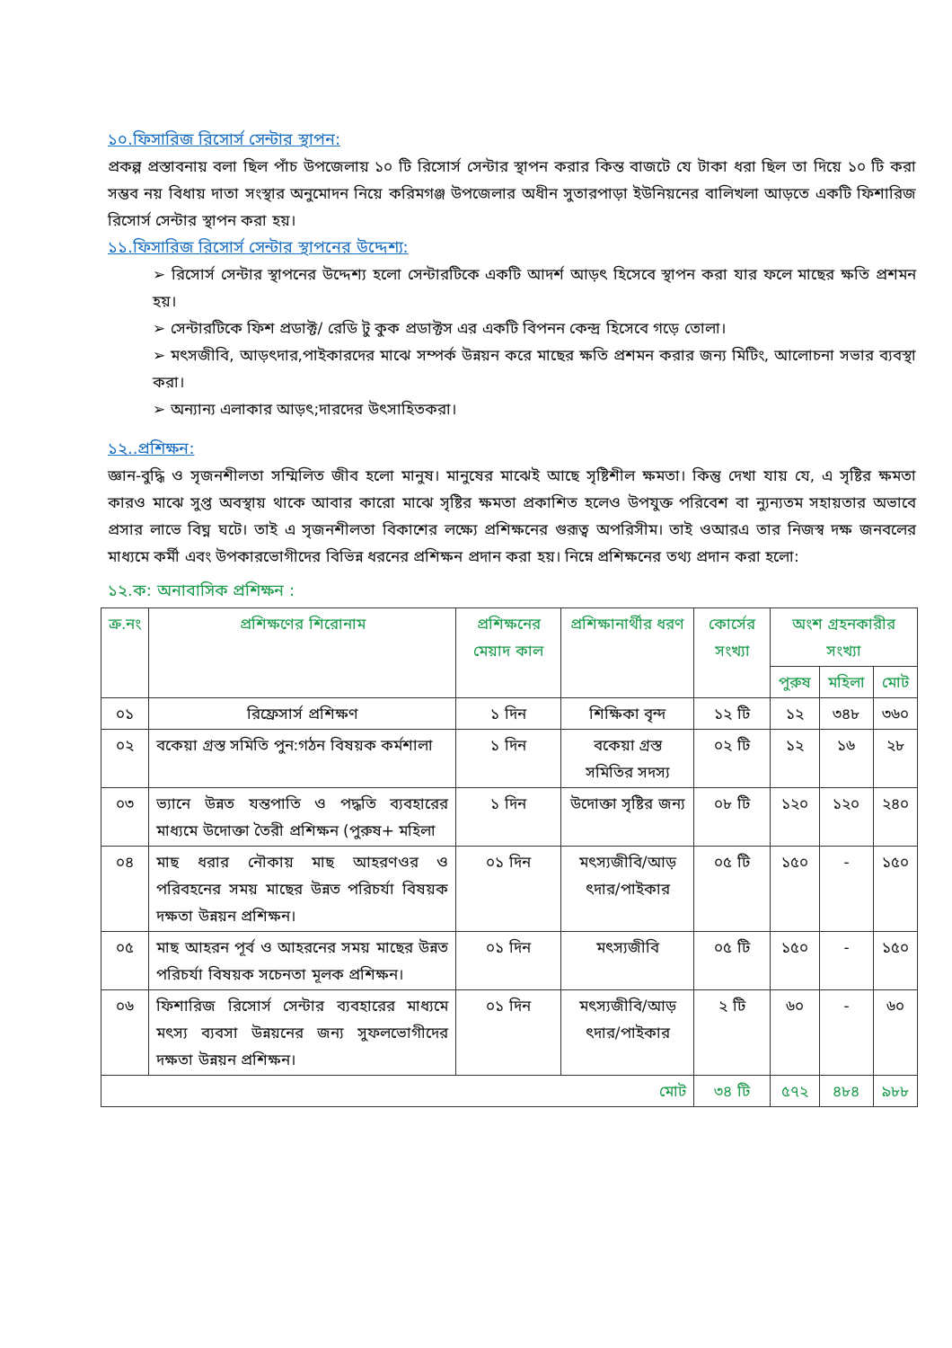১০.ফিসারিজ রিসোর্স সেন্টার স্থাপন:
প্রকল্প প্রস্তাবনায় বলা ছিল পাঁচ উপজেলায় ১০ টি রিসোর্স সেন্টার স্থাপন করার কিন্ত বাজটে যে টাকা ধরা ছিল তা দিয়ে ১০ টি করা সম্ভব নয় বিধায় দাতা সংস্থার অনুমোদন নিয়ে করিমগঞ্জ উপজেলার অধীন সুতারপাড়া ইউনিয়নের বালিখলা আড়তে একটি ফিশারিজ রিসোর্স সেন্টার স্থাপন করা হয়।
১১.ফিসারিজ রিসোর্স সেন্টার স্থাপনের উদ্দেশ্য:
➢ রিসোর্স সেন্টার স্থাপনের উদ্দেশ্য হলো সেন্টারটিকে একটি আদর্শ আড়ৎ হিসেবে স্থাপন করা যার ফলে মাছের ক্ষতি প্রশমন হয়।
➢ সেন্টারটিকে ফিশ প্রডাক্ট/ রেডি টু কুক প্রডাক্টস এর একটি বিপনন কেন্দ্র হিসেবে গড়ে তোলা।
➢ মৎসজীবি, আড়ৎদার,পাইকারদের মাঝে সম্পর্ক উন্নয়ন করে মাছের ক্ষতি প্রশমন করার জন্য মিটিং, আলোচনা সভার ব্যবস্থা করা।
➢ অন্যান্য এলাকার আড়ৎ;দারদের উৎসাহিতকরা।
১২..প্রশিক্ষন:
জ্ঞান-বুদ্ধি ও সৃজনশীলতা সম্মিলিত জীব হলো মানুষ। মানুষের মাঝেই আছে সৃষ্টিশীল ক্ষমতা। কিন্তু দেখা যায় যে, এ সৃষ্টির ক্ষমতা কারও মাঝে সুপ্ত অবস্থায় থাকে আবার কারো মাঝে সৃষ্টির ক্ষমতা প্রকাশিত হলেও উপযুক্ত পরিবেশ বা ন্যুন্যতম সহায়তার অভাবে প্রসার লাভে বিঘ্ন ঘটে। তাই এ সৃজনশীলতা বিকাশের লক্ষ্যে প্রশিক্ষনের গুরূত্ব অপরিসীম। তাই ওআরএ তার নিজস্ব দক্ষ জনবলের মাধ্যমে কর্মী এবং উপকারভোগীদের বিভিন্ন ধরনের প্রশিক্ষন প্রদান করা হয়। নিম্নে প্রশিক্ষনের তথ্য প্রদান করা হলো:
১২.ক: অনাবাসিক প্রশিক্ষন :
| ক্র.নং | প্রশিক্ষণের শিরোনাম | প্রশিক্ষনের মেয়াদ কাল | প্রশিক্ষানার্থীর ধরণ | কোর্সের সংখ্যা | অংশ গ্রহনকারীর সংখ্যা | | |
| --- | --- | --- | --- | --- | --- | --- | --- |
| | | | | | পুরুষ | মহিলা | মোট |
| ০১ | রিফ্রেসার্স প্রশিক্ষণ | ১ দিন | শিক্ষিকা বৃন্দ | ১২ টি | ১২ | ৩৪৮ | ৩৬০ |
| ০২ | বকেয়া গ্রস্ত সমিতি পুন:গঠন বিষয়ক কর্মশালা | ১ দিন | বকেয়া গ্রস্ত সমিতির সদস্য | ০২ টি | ১২ | ১৬ | ২৮ |
| ০৩ | ভ্যানে উন্নত যন্তপাতি ও পদ্ধতি ব্যবহারের মাধ্যমে উদোক্তা তৈরী প্রশিক্ষন (পুরুষ+ মহিলা | ১ দিন | উদোক্তা সৃষ্টির জন্য | ০৮ টি | ১২০ | ১২০ | ২৪০ |
| ০৪ | মাছ ধরার নৌকায় মাছ আহরণওর ও পরিবহনের সময় মাছের উন্নত পরিচর্যা বিষয়ক দক্ষতা উন্নয়ন প্রশিক্ষন। | ০১ দিন | মৎস্যজীবি/আড় ৎদার/পাইকার | ০৫ টি | ১৫০ | - | ১৫০ |
| ০৫ | মাছ আহরন পূর্ব ও আহরনের সময় মাছের উন্নত পরিচর্যা বিষয়ক সচেনতা মূলক প্রশিক্ষন। | ০১ দিন | মৎস্যজীবি | ০৫ টি | ১৫০ | - | ১৫০ |
| ০৬ | ফিশারিজ রিসোর্স সেন্টার ব্যবহারের মাধ্যমে মৎস্য ব্যবসা উন্নয়নের জন্য সুফলভোগীদের দক্ষতা উন্নয়ন প্রশিক্ষন। | ০১ দিন | মৎস্যজীবি/আড় ৎদার/পাইকার | ২ টি | ৬০ | - | ৬০ |
| মোট | | | | ৩৪ টি | ৫৭২ | ৪৮৪ | ৯৮৮ |